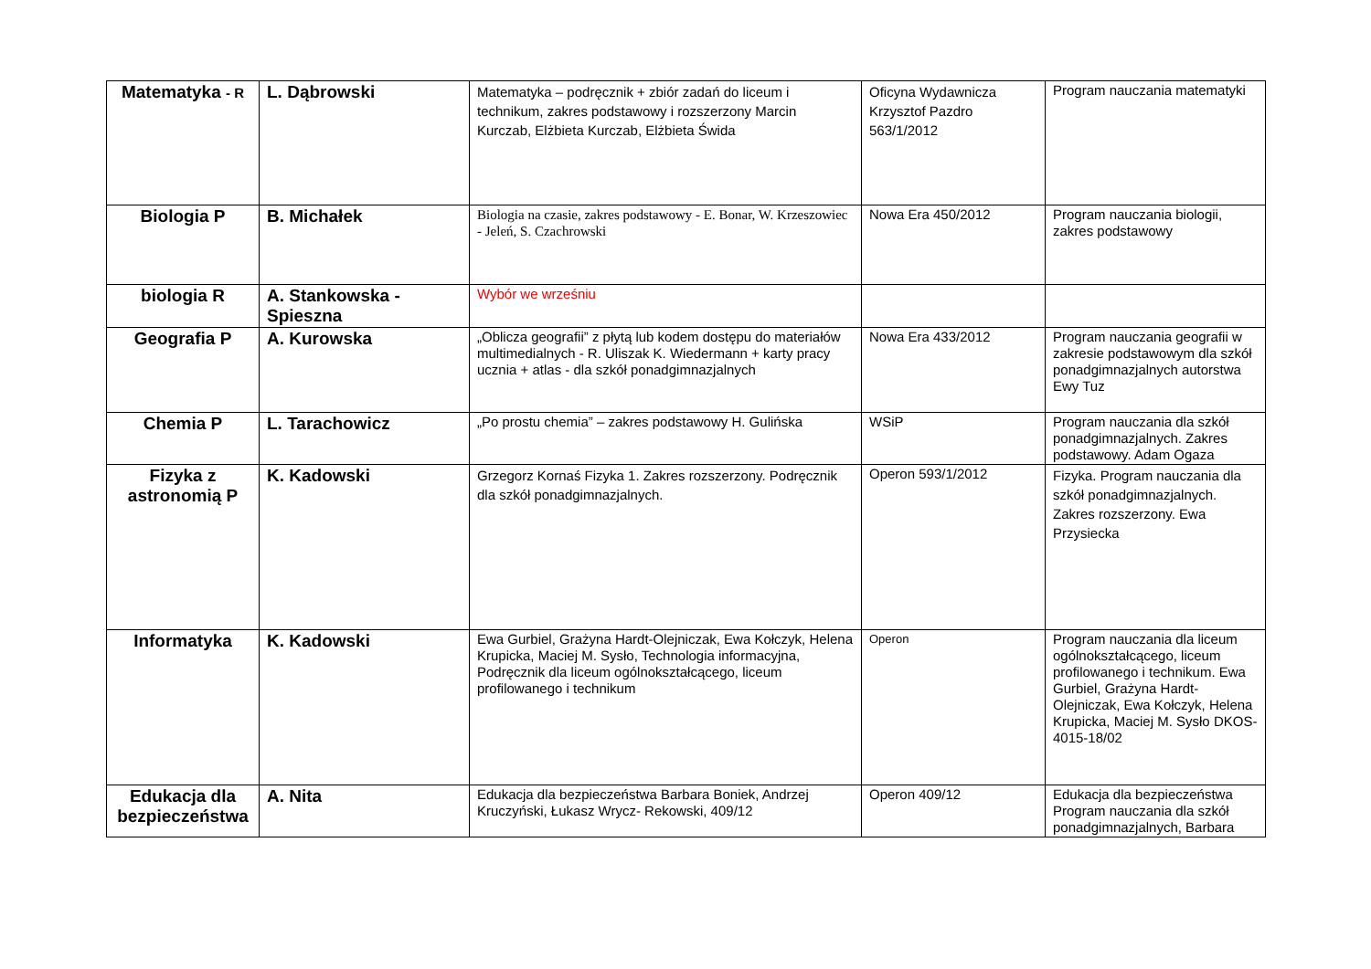| Matematyka - R | L. Dąbrowski | Matematyka – podręcznik + zbiór zadań do liceum i technikum, zakres podstawowy i rozszerzony Marcin Kurczab, Elżbieta Kurczab, Elżbieta Świda | Oficyna Wydawnicza Krzysztof Pazdro 563/1/2012 | Program nauczania matematyki |
| Biologia P | B. Michałek | Biologia na czasie, zakres podstawowy - E. Bonar, W. Krzeszowiec - Jeleń, S. Czachrowski | Nowa Era 450/2012 | Program nauczania biologii, zakres podstawowy |
| biologia R | A. Stankowska - Spieszna | Wybór we wrześniu | | |
| Geografia P | A. Kurowska | „Oblicza geografii” z płytą lub kodem dostępu do materiałów multimedialnych - R. Uliszak K. Wiedermann + karty pracy ucznia + atlas - dla szkół ponadgimnazjalnych | Nowa Era 433/2012 | Program nauczania geografii w zakresie podstawowym dla szkół ponadgimnazjalnych autorstwa Ewy Tuz |
| Chemia P | L. Tarachowicz | „Po prostu chemia” – zakres podstawowy H. Gulińska | WSiP | Program nauczania dla szkół ponadgimnazjalnych. Zakres podstawowy. Adam Ogaza |
| Fizyka z astronomią P | K. Kadowski | Grzegorz Kornaś Fizyka 1. Zakres rozszerzony. Podręcznik dla szkół ponadgimnazjalnych. | Operon 593/1/2012 | Fizyka. Program nauczania dla szkół ponadgimnazjalnych. Zakres rozszerzony. Ewa Przysiecka |
| Informatyka | K. Kadowski | Ewa Gurbiel, Grażyna Hardt-Olejniczak, Ewa Kołczyk, Helena Krupicka, Maciej M. Sysło, Technologia informacyjna, Podręcznik dla liceum ogólnokształcącego, liceum profilowanego i technikum | Operon | Program nauczania dla liceum ogólnokształcącego, liceum profilowanego i technikum. Ewa Gurbiel, Grażyna Hardt-Olejniczak, Ewa Kołczyk, Helena Krupicka, Maciej M. Sysło DKOS-4015-18/02 |
| Edukacja dla bezpieczeństwa | A. Nita | Edukacja dla bezpieczeństwa Barbara Boniek, Andrzej Kruczyński, Łukasz Wrycz- Rekowski, 409/12 | Operon 409/12 | Edukacja dla bezpieczeństwa Program nauczania dla szkół ponadgimnazjalnych, Barbara |